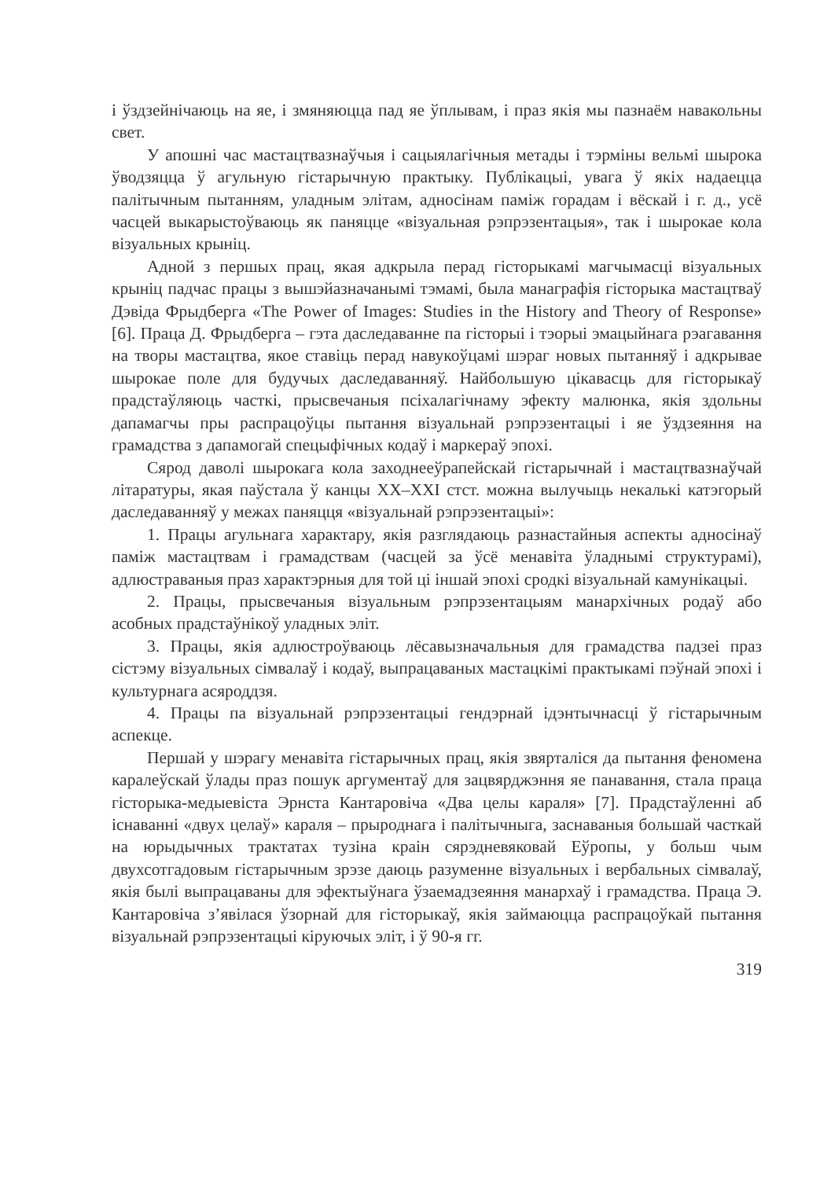і ўздзейнічаюць на яе, і змяняюцца пад яе ўплывам, і праз якія мы пазнаём навакольны свет.
У апошні час мастацтвазнаўчыя і сацыялагічныя метады і тэрміны вельмі шырока ўводзяцца ў агульную гістарычную практыку. Публікацыі, увага ў якіх надаецца палітычным пытанням, уладным элітам, адносінам паміж горадам і вёскай і г. д., усё часцей выкарыстоўваюць як паняцце «візуальная рэпрэзентацыя», так і шырокае кола візуальных крыніц.
Адной з першых прац, якая адкрыла перад гісторыкамі магчымасці візуальных крыніц падчас працы з вышэйазначанымі тэмамі, была манаграфія гісторыка мастацтваў Дэвіда Фрыдберга «The Power of Images: Studies in the History and Theory of Response» [6]. Праца Д. Фрыдберга – гэта даследаванне па гісторыі і тэорыі эмацыйнага рэагавання на творы мастацтва, якое ставіць перад навукоўцамі шэраг новых пытанняў і адкрывае шырокае поле для будучых даследаванняў. Найбольшую цікавасць для гісторыкаў прадстаўляюць часткі, прысвечаныя псіхалагічнаму эфекту малюнка, якія здольны дапамагчы пры распрацоўцы пытання візуальнай рэпрэзентацыі і яе ўздзеяння на грамадства з дапамогай спецыфічных кодаў і маркераў эпохі.
Сярод даволі шырокага кола заходнееўрапейскай гістарычнай і мастацтвазнаўчай літаратуры, якая паўстала ў канцы XX–XXI стст. можна вылучыць некалькі катэгорый даследаванняў у межах паняцця «візуальнай рэпрэзентацыі»:
1. Працы агульнага характару, якія разглядаюць разнастайныя аспекты адносінаў паміж мастацтвам і грамадствам (часцей за ўсё менавіта ўладнымі структурамі), адлюстраваныя праз характэрныя для той ці іншай эпохі сродкі візуальнай камунікацыі.
2. Працы, прысвечаныя візуальным рэпрэзентацыям манархічных родаў або асобных прадстаўнікоў уладных эліт.
3. Працы, якія адлюстроўваюць лёсавызначальныя для грамадства падзеі праз сістэму візуальных сімвалаў і кодаў, выпрацаваных мастацкімі практыкамі пэўнай эпохі і культурнага асяроддзя.
4. Працы па візуальнай рэпрэзентацыі гендэрнай ідэнтычнасці ў гістарычным аспекце.
Першай у шэрагу менавіта гістарычных прац, якія звярталіся да пытання феномена каралеўскай ўлады праз пошук аргументаў для зацвярджэння яе панавання, стала праца гісторыка-медыевіста Эрнста Кантаровіча «Два целы караля» [7]. Прадстаўленні аб існаванні «двух целаў» караля – прыроднага і палітычныга, заснаваныя большай часткай на юрыдычных трактатах тузіна краін сярэдневяковай Еўропы, у больш чым двухсотгадовым гістарычным зрэзе даюць разуменне візуальных і вербальных сімвалаў, якія былі выпрацаваны для эфектыўнага ўзаемадзеяння манархаў і грамадства. Праца Э. Кантаровіча з’явілася ўзорнай для гісторыкаў, якія займаюцца распрацоўкай пытання візуальнай рэпрэзентацыі кіруючых эліт, і ў 90-я гг.
319